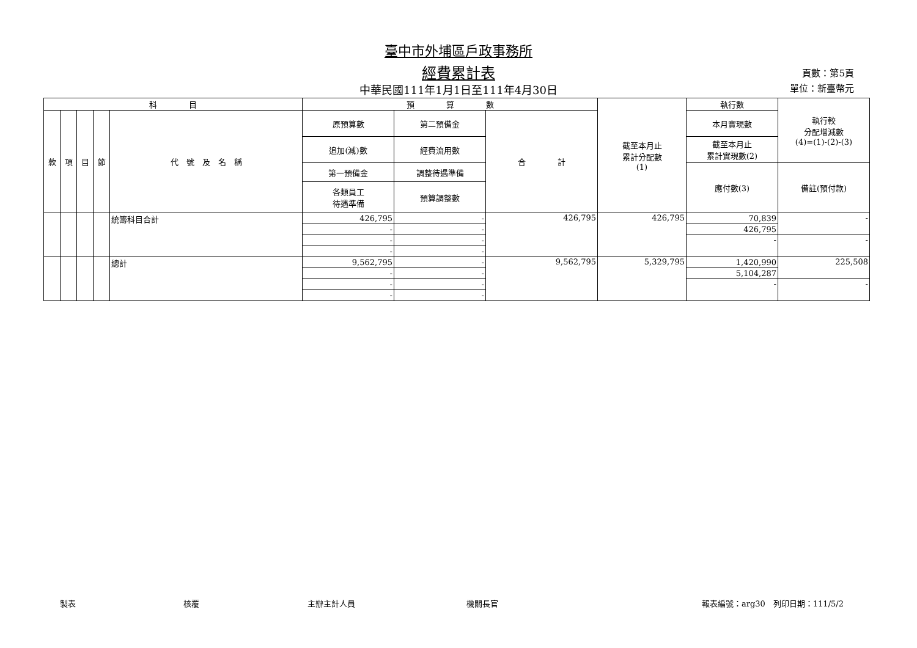臺中市外埔區戶政事務所
經費累計表
中華民國111年1月1日至111年4月30日
頁數：第5頁
單位：新臺幣元
| 科 目 | | | | | 預 算 數 | | | 截至本月止 累計分配數 (1) | 執行數 | 執行較 分配增減數 (4)=(1)-(2)-(3) |
| --- | --- | --- | --- | --- | --- | --- | --- | --- | --- | --- |
| 款 | 項 | 目 | 節 | 代 號 及 名 稱 | 原預算數 | 第二預備金 | 合 計 | | 本月實現數 | |
| | | | | | 追加(減)數 | 經費流用數 | | | 截至本月止 累計實現數(2) | |
| | | | | | 第一預備金 | 調整待遇準備 | | | 應付數(3) | 備註(預付款) |
| | | | | | 各類員工 待遇準備 | 預算調整數 | | | | |
| | | | | 統籌科目合計 | 426,795 | - | 426,795 | 426,795 | 70,839 | - |
| | | | | | - | - | | | 426,795 | |
| | | | | | - | - | | | - | - |
| | | | | | - | - | | | | |
| | | | | 總計 | 9,562,795 | - | 9,562,795 | 5,329,795 | 1,420,990 | 225,508 |
| | | | | | - | - | | | 5,104,287 | |
| | | | | | - | - | | | - | - |
| | | | | | - | - | | | | |
製表 核覆 主辦主計人員 機關長官 報表編號：arg30　列印日期：111/5/2